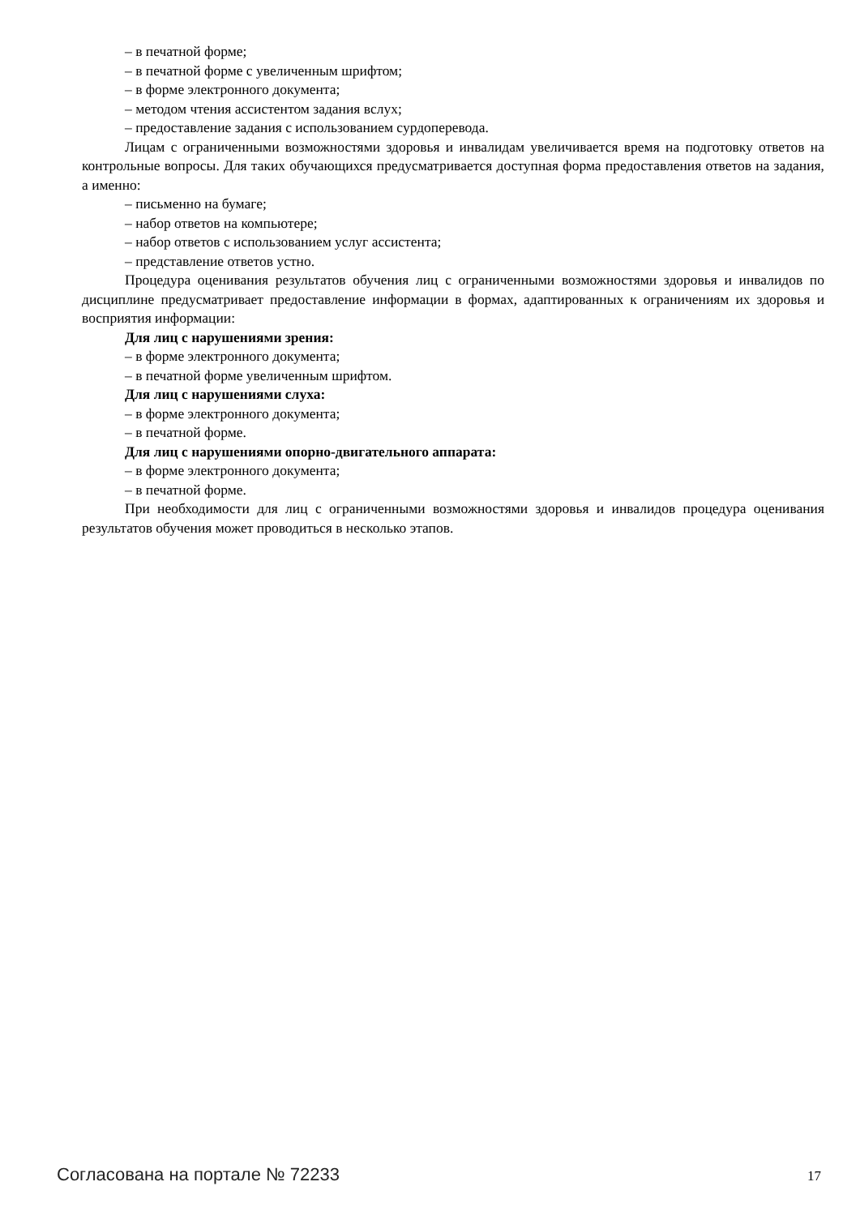– в печатной форме;
– в печатной форме с увеличенным шрифтом;
– в форме электронного документа;
– методом чтения ассистентом задания вслух;
– предоставление задания с использованием сурдоперевода.
Лицам с ограниченными возможностями здоровья и инвалидам увеличивается время на подготовку ответов на контрольные вопросы. Для таких обучающихся предусматривается доступная форма предоставления ответов на задания, а именно:
– письменно на бумаге;
– набор ответов на компьютере;
– набор ответов с использованием услуг ассистента;
– представление ответов устно.
Процедура оценивания результатов обучения лиц с ограниченными возможностями здоровья и инвалидов по дисциплине предусматривает предоставление информации в формах, адаптированных к ограничениям их здоровья и восприятия информации:
Для лиц с нарушениями зрения:
– в форме электронного документа;
– в печатной форме увеличенным шрифтом.
Для лиц с нарушениями слуха:
– в форме электронного документа;
– в печатной форме.
Для лиц с нарушениями опорно-двигательного аппарата:
– в форме электронного документа;
– в печатной форме.
При необходимости для лиц с ограниченными возможностями здоровья и инвалидов процедура оценивания результатов обучения может проводиться в несколько этапов.
Согласована на портале № 72233 17